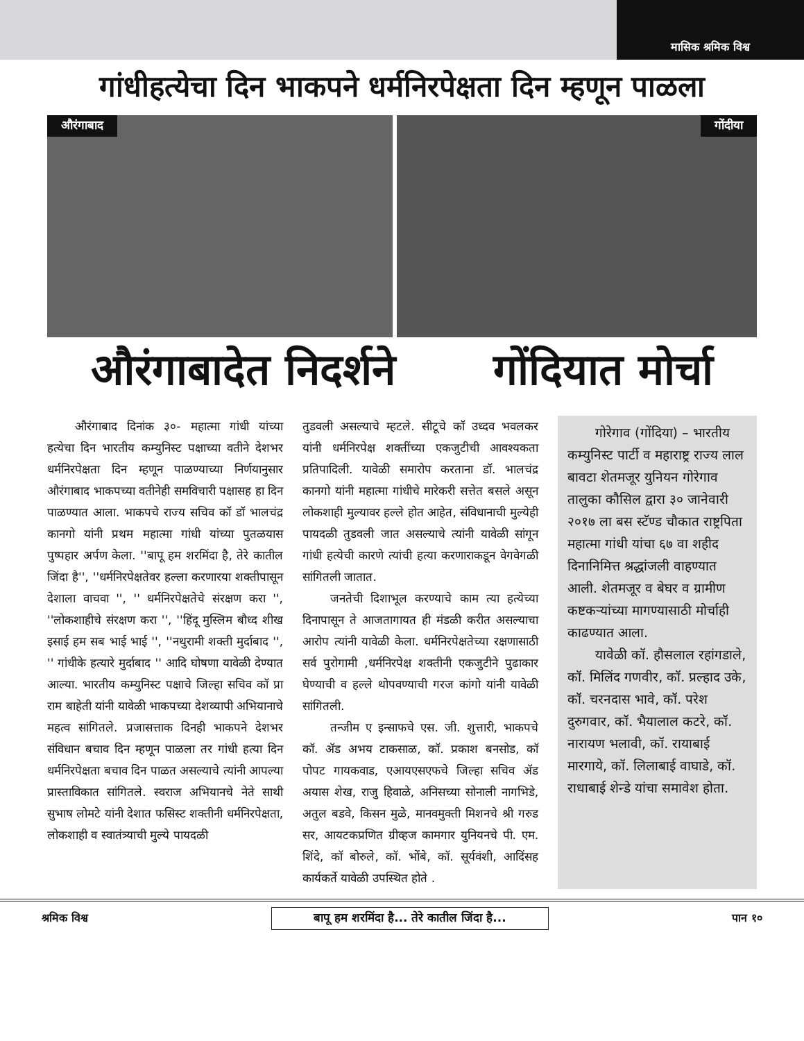मासिक श्रमिक विश्व
गांधीहत्येचा दिन भाकपने धर्मनिरपेक्षता दिन म्हणून पाळला
औरंगाबाद
गोंदीया
औरंगाबादेत निदर्शने गोंदियात मोर्चा
औरंगाबाद दिनांक ३०- महात्मा गांधी यांच्या हत्येचा दिन भारतीय कम्युनिस्ट पक्षाच्या वतीने देशभर धर्मनिरपेक्षता दिन म्हणून पाळण्याच्या निर्णयानुसार औरंगाबाद भाकपच्या वतीनेही समविचारी पक्षासह हा दिन पाळण्यात आला. भाकपचे राज्य सचिव कॉ डॉ भालचंद्र कानगो यांनी प्रथम महात्मा गांधी यांच्या पुतळयास पुष्पहार अर्पण केला. ''बापू हम शरमिंदा है, तेरे कातील जिंदा है'', ''धर्मनिरपेक्षतेवर हल्ला करणारया शक्तीपासून देशाला वाचवा '', '' धर्मनिरपेक्षतेचे संरक्षण करा '', ''लोकशाहीचे संरक्षण करा '', ''हिंदू मुस्लिम बौध्द शीख इसाई हम सब भाई भाई '', ''नथुरामी शक्ती मुर्दाबाद '', '' गांधीके हत्यारे मुर्दाबाद '' आदि घोषणा यावेळी देण्यात आल्या. भारतीय कम्युनिस्ट पक्षाचे जिल्हा सचिव कॉ प्रा राम बाहेती यांनी यावेळी भाकपच्या देशव्यापी अभियानाचे महत्व सांगितले. प्रजासत्ताक दिनही भाकपने देशभर संविधान बचाव दिन म्हणून पाळला तर गांधी हत्या दिन धर्मनिरपेक्षता बचाव दिन पाळत असल्याचे त्यांनी आपल्या प्रास्ताविकात सांगितले. स्वराज अभियानचे नेते साथी सुभाष लोमटे यांनी देशात फसिस्ट शक्तीनी धर्मनिरपेक्षता, लोकशाही व स्वातंत्र्याची मुल्ये पायदळी
तुडवली असल्याचे म्हटले. सीटूचे कॉ उध्दव भवलकर यांनी धर्मनिरपेक्ष शक्तींच्या एकजुटीची आवश्यकता प्रतिपादिली. यावेळी समारोप करताना डॉ. भालचंद्र कानगो यांनी महात्मा गांधीचे मारेकरी सत्तेत बसले असून लोकशाही मुल्यावर हल्ले होत आहेत, संविधानाची मुल्येही पायदळी तुडवली जात असल्याचे त्यांनी यावेळी सांगून गांधी हत्येची कारणे त्यांची हत्या करणाराकडून वेगवेगळी सांगितली जातात.
जनतेची दिशाभूल करण्याचे काम त्या हत्येच्या दिनापासून ते आजतागायत ही मंडळी करीत असल्याचा आरोप त्यांनी यावेळी केला. धर्मनिरपेक्षतेच्या रक्षणासाठी सर्व पुरोगामी ,धर्मनिरपेक्ष शक्तीनी एकजुटीने पुढाकार घेण्याची व हल्ले थोपवण्याची गरज कांगो यांनी यावेळी सांगितली.
तन्जीम ए इन्साफचे एस. जी. शुत्तारी, भाकपचे कॉ. ॲड अभय टाकसाळ, कॉ. प्रकाश बनसोड, कॉ पोपट गायकवाड, एआयएसएफचे जिल्हा सचिव ॲड अयास शेख, राजु हिवाळे, अनिसच्या सोनाली नागभिडे, अतुल बडवे, किसन मुळे, मानवमुक्ती मिशनचे श्री गरुड सर, आयटकप्रणित ग्रीव्हज कामगार युनियनचे पी. एम. शिंदे, कॉ बोरुले, कॉ. भोंबे, कॉ. सूर्यवंशी, आदिंसह कार्यकर्ते यावेळी उपस्थित होते .
गोरेगाव (गोंदिया) – भारतीय कम्युनिस्ट पार्टी व महाराष्ट्र राज्य लाल बावटा शेतमजूर युनियन गोरेगाव तालुका कौसिल द्वारा ३० जानेवारी २०१७ ला बस स्टॅण्ड चौकात राष्ट्रपिता महात्मा गांधी यांचा ६७ वा शहीद दिनानिमित्त श्रद्धांजली वाहण्यात आली. शेतमजूर व बेघर व ग्रामीण कष्टकऱ्यांच्या मागण्यासाठी मोर्चाही काढण्यात आला.
यावेळी कॉ. हौसलाल रहांगडाले, कॉ. मिलिंद गणवीर, कॉ. प्रल्हाद उके, कॉ. चरनदास भावे, कॉ. परेश दुरुगवार, कॉ. भैयालाल कटरे, कॉ. नारायण भलावी, कॉ. रायाबाई मारगाये, कॉ. लिलाबाई वाघाडे, कॉ. राधाबाई शेन्डे यांचा समावेश होता.
श्रमिक विश्व बापू हम शरमिंदा है... तेरे कातील जिंदा है... पान १०